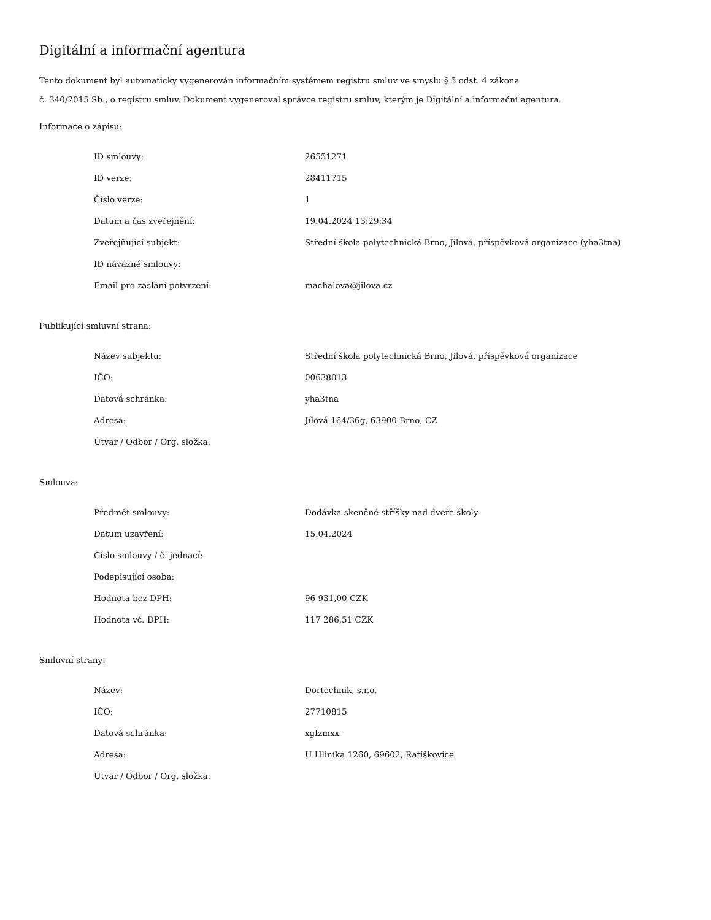Digitální a informační agentura
Tento dokument byl automaticky vygenerován informačním systémem registru smluv ve smyslu § 5 odst. 4 zákona
č. 340/2015 Sb., o registru smluv. Dokument vygeneroval správce registru smluv, kterým je Digitální a informační agentura.
Informace o zápisu:
| ID smlouvy: | 26551271 |
| ID verze: | 28411715 |
| Číslo verze: | 1 |
| Datum a čas zveřejnění: | 19.04.2024 13:29:34 |
| Zveřejňující subjekt: | Střední škola polytechnická Brno, Jílová, příspěvková organizace (yha3tna) |
| ID návazné smlouvy: | |
| Email pro zaslání potvrzení: | machalova@jilova.cz |
Publikující smluvní strana:
| Název subjektu: | Střední škola polytechnická Brno, Jílová, příspěvková organizace |
| IČO: | 00638013 |
| Datová schránka: | yha3tna |
| Adresa: | Jílová 164/36g, 63900 Brno, CZ |
| Útvar / Odbor / Org. složka: | |
Smlouva:
| Předmět smlouvy: | Dodávka skeněné stříšky nad dveře školy |
| Datum uzavření: | 15.04.2024 |
| Číslo smlouvy / č. jednací: | |
| Podepisující osoba: | |
| Hodnota bez DPH: | 96 931,00 CZK |
| Hodnota vč. DPH: | 117 286,51 CZK |
Smluvní strany:
| Název: | Dortechnik, s.r.o. |
| IČO: | 27710815 |
| Datová schránka: | xgfzmxx |
| Adresa: | U Hliníka 1260, 69602, Ratíškovice |
| Útvar / Odbor / Org. složka: | |